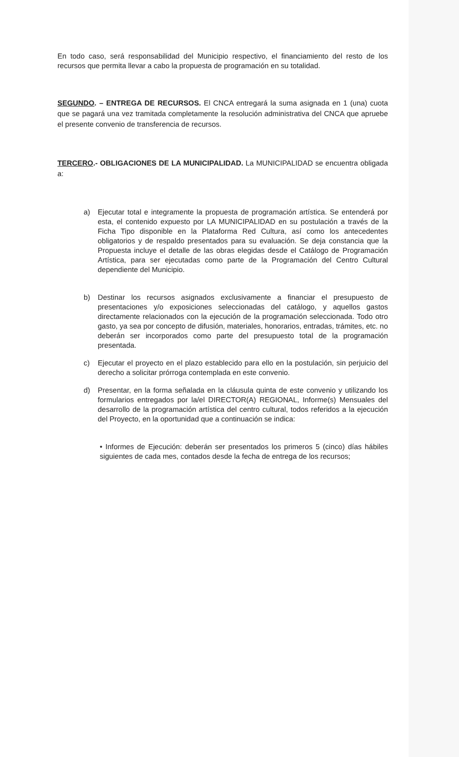En todo caso, será responsabilidad del Municipio respectivo, el financiamiento del resto de los recursos que permita llevar a cabo la propuesta de programación en su totalidad.
SEGUNDO. – ENTREGA DE RECURSOS. El CNCA entregará la suma asignada en 1 (una) cuota que se pagará una vez tramitada completamente la resolución administrativa del CNCA que apruebe el presente convenio de transferencia de recursos.
TERCERO.- OBLIGACIONES DE LA MUNICIPALIDAD. La MUNICIPALIDAD se encuentra obligada a:
a) Ejecutar total e integramente la propuesta de programación artística. Se entenderá por esta, el contenido expuesto por LA MUNICIPALIDAD en su postulación a través de la Ficha Tipo disponible en la Plataforma Red Cultura, así como los antecedentes obligatorios y de respaldo presentados para su evaluación. Se deja constancia que la Propuesta incluye el detalle de las obras elegidas desde el Catálogo de Programación Artística, para ser ejecutadas como parte de la Programación del Centro Cultural dependiente del Municipio.
b) Destinar los recursos asignados exclusivamente a financiar el presupuesto de presentaciones y/o exposiciones seleccionadas del catálogo, y aquellos gastos directamente relacionados con la ejecución de la programación seleccionada. Todo otro gasto, ya sea por concepto de difusión, materiales, honorarios, entradas, trámites, etc. no deberán ser incorporados como parte del presupuesto total de la programación presentada.
c) Ejecutar el proyecto en el plazo establecido para ello en la postulación, sin perjuicio del derecho a solicitar prórroga contemplada en este convenio.
d) Presentar, en la forma señalada en la cláusula quinta de este convenio y utilizando los formularios entregados por la/el DIRECTOR(A) REGIONAL, Informe(s) Mensuales del desarrollo de la programación artística del centro cultural, todos referidos a la ejecución del Proyecto, en la oportunidad que a continuación se indica:
• Informes de Ejecución: deberán ser presentados los primeros 5 (cinco) días hábiles siguientes de cada mes, contados desde la fecha de entrega de los recursos;